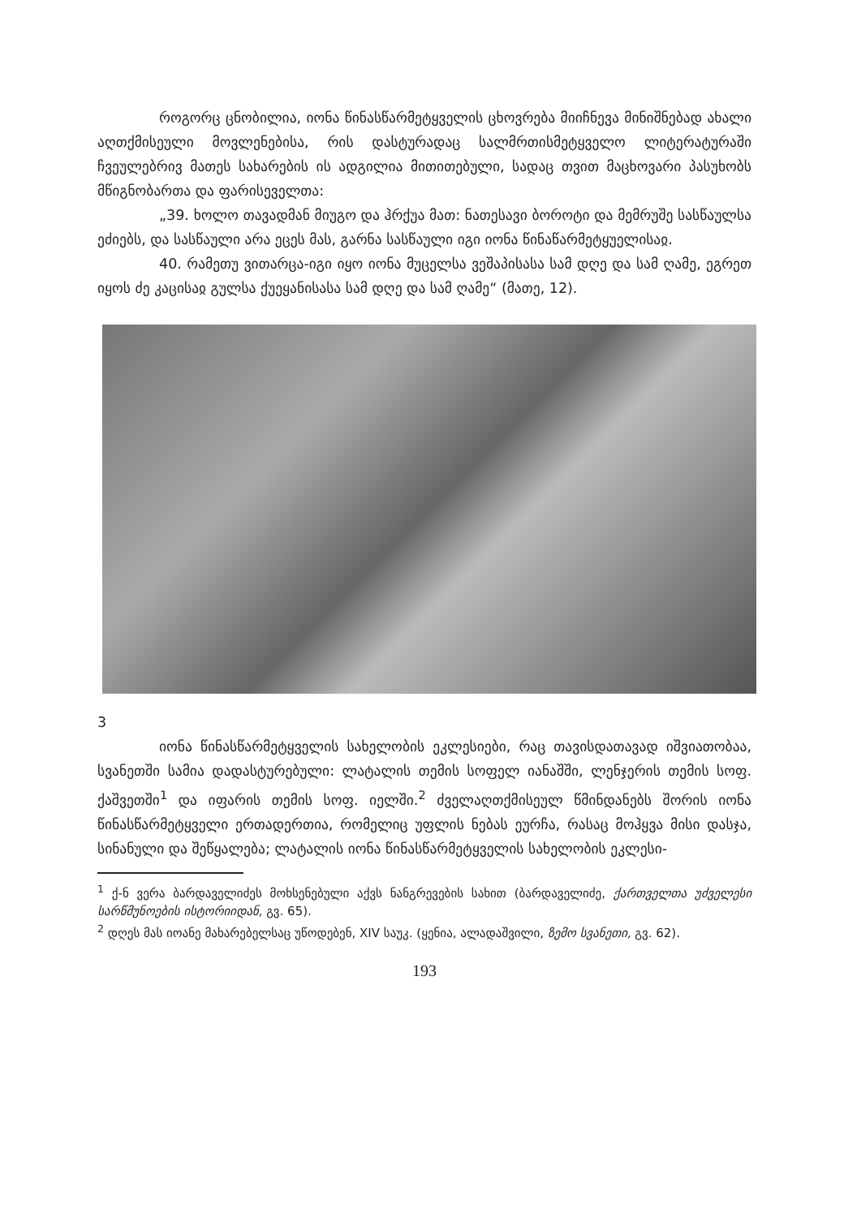როგორც ცნობილია, იონა წინასწარმეტყველის ცხოვრება მიიჩნევა მინიშნებად ახალი აღთქმისეული მოვლენებისა, რის დასტურადაც სალმრ­თისმეტყველო ლიტერატურაში ჩვეულებრივ მათეს სახარების ის ადგილია მითითებული, სადაც თვით მაცხოვარი პასუხობს მწიგნობართა და ფარი­სეველთა:
„39. ხოლო თავადმან მიუგო და ჰრქუა მათ: ნათესავი ბოროტი და მემრუშე სასწაულსა ეძიებს, და სასწაული არა ეცეს მას, გარნა სასწაული იგი იონა წინაწარმეტყუელისაჲ.
40. რამეთუ ვითარცა-იგი იყო იონა მუცელსა ვეშაპისასა სამ დღე და სამ ღამე, ეგრეთ იყოს ძე კაცისაჲ გულსა ქუეყანისასა სამ დღე და სამ ღამე“ (მათე, 12).
3
იონა წინასწარმეტყველის სახელობის ეკლესიები, რაც თავისდათა­ვად იშვიათობაა, სვანეთში სამია დადასტურებული: ლატალის თემის სოფელ იანაშში, ლენჯერის თემის სოფ. ქაშვეთში<sup>1</sup> და იფარის თემის სოფ. იელში.<sup>2</sup> ძველაღთქმისეულ წმინდანებს შორის იონა წინასწარმეტყველი ერთადერ­თია, რომელიც უფლის ნებას ეურჩა, რასაც მოჰყვა მისი დასჯა, სინანუ­ლი და შეწყალება; ლატალის იონა წინასწარმეტყველის სახელობის ეკლესი-
<sup>1</sup> ქ-ნ ვერა ბარდაველიძეს მოხსენებული აქვს ნანგრევების სახით (ბარდაველიძე, ქართველთა უძველესი სარწმუნოების ისტორიიდან, გვ. 65).
<sup>2</sup> დღეს მას იოანე მახარებელსაც უწოდებენ, XIV საუკ. (ყენია, ალადაშვილი, ზემო სვანეთი, გვ. 62).
193